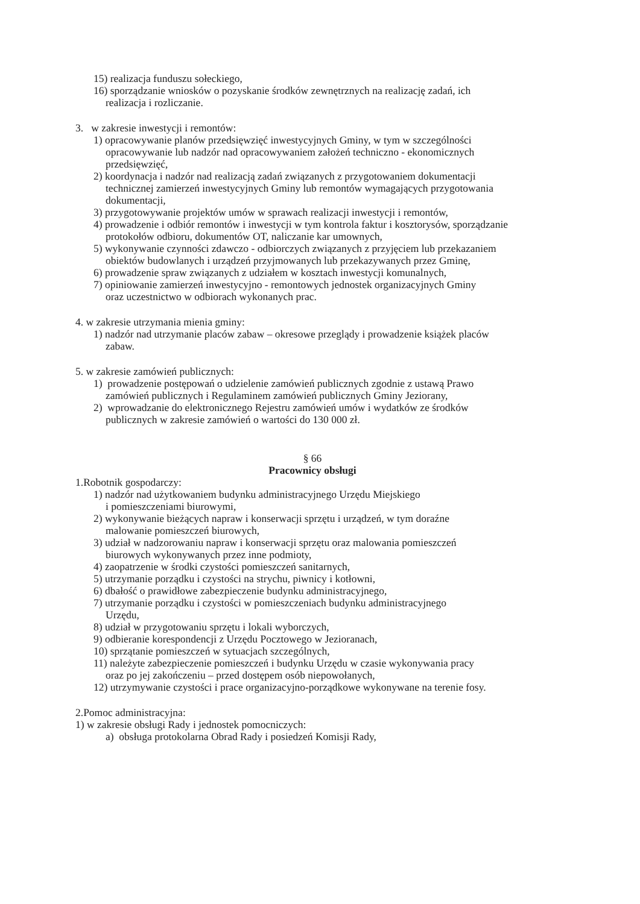15) realizacja funduszu sołeckiego,
16) sporządzanie wniosków o pozyskanie środków zewnętrznych na realizację zadań, ich
realizacja i rozliczanie.
3. w zakresie inwestycji i remontów:
1) opracowywanie planów przedsięwzięć inwestycyjnych Gminy, w tym w szczególności
opracowywanie lub nadzór nad opracowywaniem założeń techniczno - ekonomicznych
przedsięwzięć,
2) koordynacja i nadzór nad realizacją zadań związanych z przygotowaniem dokumentacji
technicznej zamierzeń inwestycyjnych Gminy lub remontów wymagających przygotowania
dokumentacji,
3) przygotowywanie projektów umów w sprawach realizacji inwestycji i remontów,
4) prowadzenie i odbiór remontów i inwestycji w tym kontrola faktur i kosztorysów, sporządzanie
protokołów odbioru, dokumentów OT, naliczanie kar umownych,
5) wykonywanie czynności zdawczo - odbiorczych związanych z przyjęciem lub przekazaniem
obiektów budowlanych i urządzeń przyjmowanych lub przekazywanych przez Gminę,
6) prowadzenie spraw związanych z udziałem w kosztach inwestycji komunalnych,
7) opiniowanie zamierzeń inwestycyjno - remontowych jednostek organizacyjnych Gminy
oraz uczestnictwo w odbiorach wykonanych prac.
4. w zakresie utrzymania mienia gminy:
1) nadzór nad utrzymanie placów zabaw – okresowe przeglądy i prowadzenie książek placów
zabaw.
5. w zakresie zamówień publicznych:
1) prowadzenie postępowań o udzielenie zamówień publicznych zgodnie z ustawą Prawo
zamówień publicznych i Regulaminem zamówień publicznych Gminy Jeziorany,
2) wprowadzanie do elektronicznego Rejestru zamówień umów i wydatków ze środków
publicznych w zakresie zamówień o wartości do 130 000 zł.
§ 66
Pracownicy obsługi
1.Robotnik gospodarczy:
1) nadzór nad użytkowaniem budynku administracyjnego Urzędu Miejskiego
i pomieszczeniami biurowymi,
2) wykonywanie bieżących napraw i konserwacji sprzętu i urządzeń, w tym doraźne
malowanie pomieszczeń biurowych,
3) udział w nadzorowaniu napraw i konserwacji sprzętu oraz malowania pomieszczeń
biurowych wykonywanych przez inne podmioty,
4) zaopatrzenie w środki czystości pomieszczeń sanitarnych,
5) utrzymanie porządku i czystości na strychu, piwnicy i kotłowni,
6) dbałość o prawidłowe zabezpieczenie budynku administracyjnego,
7) utrzymanie porządku i czystości w pomieszczeniach budynku administracyjnego
Urzędu,
8) udział w przygotowaniu sprzętu i lokali wyborczych,
9) odbieranie korespondencji z Urzędu Pocztowego w Jezioranach,
10) sprzątanie pomieszczeń w sytuacjach szczególnych,
11) należyte zabezpieczenie pomieszczeń i budynku Urzędu w czasie wykonywania pracy
oraz po jej zakończeniu – przed dostępem osób niepowołanych,
12) utrzymywanie czystości i prace organizacyjno-porządkowe wykonywane na terenie fosy.
2.Pomoc administracyjna:
1) w zakresie obsługi Rady i jednostek pomocniczych:
a) obsługa protokolarna Obrad Rady i posiedzeń Komisji Rady,